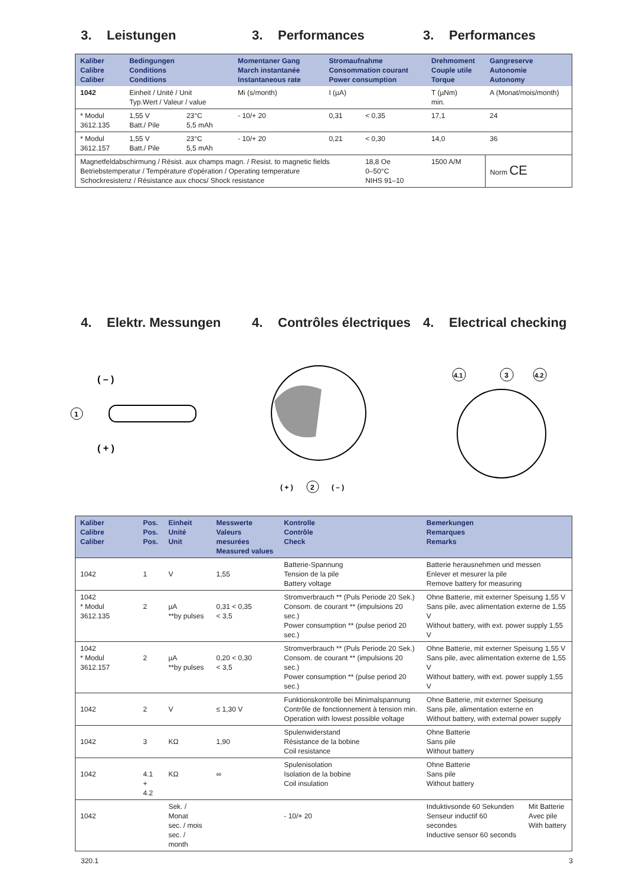3. Leistungen 3. Performances 3. Performances
| Kaliber Calibre Caliber | Bedingungen Conditions Conditions | | Momentaner Gang March instantanée Instantaneous rate | Stromaufnahme Consommation courant Power consumption | | Drehmoment Couple utile Torque | Gangreserve Autonomie Autonomy |
| --- | --- | --- | --- | --- | --- | --- | --- |
| 1042 | Einheit / Unité / Unit Typ.Wert / Valeur / value | | Mi (s/month) | I (µA) | | T (µNm) min. | A (Monat/mois/month) |
| * Modul 3612.135 | 1,55 V Batt./ Pile | 23°C 5,5 mAh | - 10/+ 20 | 0,31 | < 0,35 | 17,1 | 24 |
| * Modul 3612.157 | 1,55 V Batt./ Pile | 23°C 5,5 mAh | - 10/+ 20 | 0,21 | < 0,30 | 14,0 | 36 |
| Magnetfeldabschirmung / Résist. aux champs magn. / Resist. to magnetic fields Betriebstemperatur / Température d'opération / Operating temperature Schockresistenz / Résistance aux chocs/ Shock resistance | | | | | 18,8 Oe 0–50°C NIHS 91–10 | 1500 A/M | Norm CE |
4. Elektr. Messungen 4. Contrôles électriques
4. Electrical checking
( – )
( + )
1
( + )
2
( – )
4.1
3
4.2
| Kaliber Calibre Caliber | Pos. Pos. Pos. | Einheit Unité Unit | Messwerte Valeurs mesurées Measured values | Kontrolle Contrôle Check | Bemerkungen Remarques Remarks | |
| --- | --- | --- | --- | --- | --- | --- |
| 1042 | 1 | V | 1,55 | Batterie-Spannung Tension de la pile Battery voltage | Batterie herausnehmen und messen Enlever et mesurer la pile Remove battery for measuring | |
| 1042 * Modul 3612.135 | 2 | µA **by pulses | 0,31 < 0,35 < 3,5 | Stromverbrauch ** (Puls Periode 20 Sek.) Consom. de courant ** (impulsions 20 sec.) Power consumption ** (pulse period 20 sec.) | Ohne Batterie, mit externer Speisung 1,55 V Sans pile, avec alimentation externe de 1,55 V Without battery, with ext. power supply 1,55 V | |
| 1042 * Modul 3612.157 | 2 | µA **by pulses | 0,20 < 0,30 < 3,5 | Stromverbrauch ** (Puls Periode 20 Sek.) Consom. de courant ** (impulsions 20 sec.) Power consumption ** (pulse period 20 sec.) | Ohne Batterie, mit externer Speisung 1,55 V Sans pile, avec alimentation externe de 1,55 V Without battery, with ext. power supply 1,55 V | |
| 1042 | 2 | V | ≤ 1,30 V | Funktionskontrolle bei Minimalspannung Contrôle de fonctionnement à tension min. Operation with lowest possible voltage | Ohne Batterie, mit externer Speisung Sans pile, alimentation externe en Without battery, with external power supply | |
| 1042 | 3 | KΩ | 1,90 | Spulenwiderstand Résistance de la bobine Coil resistance | Ohne Batterie Sans pile Without battery | |
| 1042 | 4.1 + 4.2 | KΩ | ∞ | Spulenisolation Isolation de la bobine Coil insulation | Ohne Batterie Sans pile Without battery | |
| 1042 | | Sek. / Monat sec. / mois sec. / month | | - 10/+ 20 | Induktivsonde 60 Sekunden Senseur inductif 60 secondes Inductive sensor 60 seconds | Mit Batterie Avec pile With battery |
320.1 3